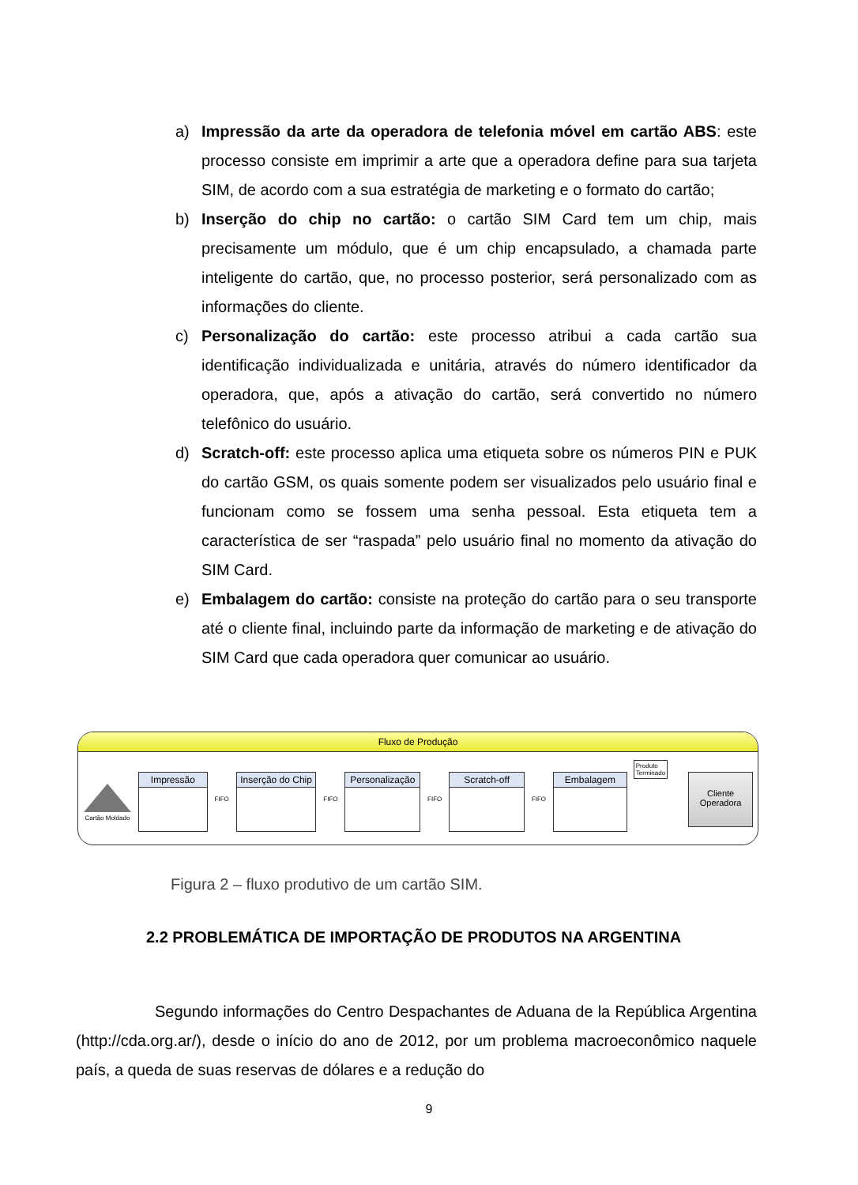a) Impressão da arte da operadora de telefonia móvel em cartão ABS: este processo consiste em imprimir a arte que a operadora define para sua tarjeta SIM, de acordo com a sua estratégia de marketing e o formato do cartão;
b) Inserção do chip no cartão: o cartão SIM Card tem um chip, mais precisamente um módulo, que é um chip encapsulado, a chamada parte inteligente do cartão, que, no processo posterior, será personalizado com as informações do cliente.
c) Personalização do cartão: este processo atribui a cada cartão sua identificação individualizada e unitária, através do número identificador da operadora, que, após a ativação do cartão, será convertido no número telefônico do usuário.
d) Scratch-off: este processo aplica uma etiqueta sobre os números PIN e PUK do cartão GSM, os quais somente podem ser visualizados pelo usuário final e funcionam como se fossem uma senha pessoal. Esta etiqueta tem a característica de ser “raspada” pelo usuário final no momento da ativação do SIM Card.
e) Embalagem do cartão: consiste na proteção do cartão para o seu transporte até o cliente final, incluindo parte da informação de marketing e de ativação do SIM Card que cada operadora quer comunicar ao usuário.
Fluxo de Produção
Cartão Moldado
Impressão
FIFO
Inserção do Chip
FIFO
Personalização
FIFO
Scratch-off
FIFO
Embalagem
Produto
Terminado
Cliente
Operadora
Figura 2 – fluxo produtivo de um cartão SIM.
2.2 PROBLEMÁTICA DE IMPORTAÇÃO DE PRODUTOS NA ARGENTINA
Segundo informações do Centro Despachantes de Aduana de la República Argentina (http://cda.org.ar/), desde o início do ano de 2012, por um problema macroeconômico naquele país, a queda de suas reservas de dólares e a redução do
9